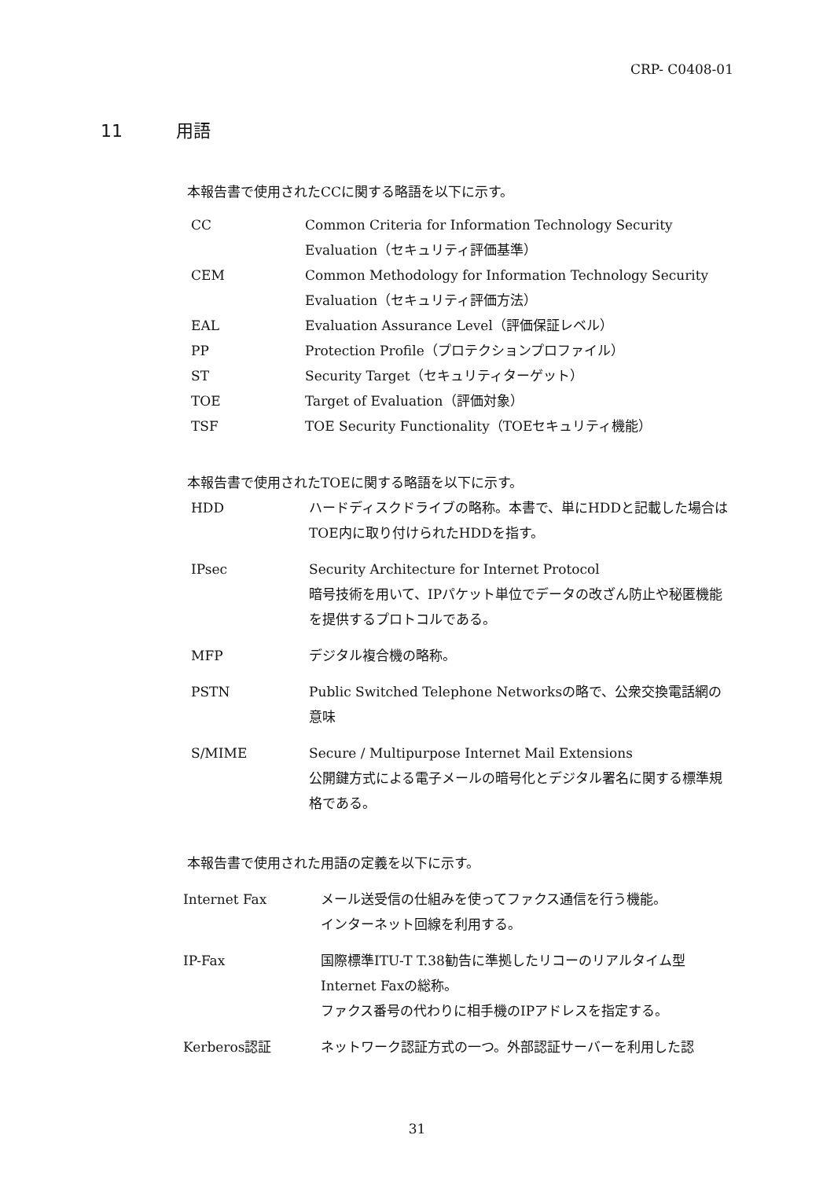CRP- C0408-01
11 用語
本報告書で使用されたCCに関する略語を以下に示す。
| CC | Common Criteria for Information Technology Security Evaluation（セキュリティ評価基準） |
| CEM | Common Methodology for Information Technology Security Evaluation（セキュリティ評価方法） |
| EAL | Evaluation Assurance Level（評価保証レベル） |
| PP | Protection Profile（プロテクションプロファイル） |
| ST | Security Target（セキュリティターゲット） |
| TOE | Target of Evaluation（評価対象） |
| TSF | TOE Security Functionality（TOEセキュリティ機能） |
本報告書で使用されたTOEに関する略語を以下に示す。
| HDD | ハードディスクドライブの略称。本書で、単にHDDと記載した場合はTOE内に取り付けられたHDDを指す。 |
| IPsec | Security Architecture for Internet Protocol 暗号技術を用いて、IPパケット単位でデータの改ざん防止や秘匿機能を提供するプロトコルである。 |
| MFP | デジタル複合機の略称。 |
| PSTN | Public Switched Telephone Networksの略で、公衆交換電話網の意味 |
| S/MIME | Secure / Multipurpose Internet Mail Extensions 公開鍵方式による電子メールの暗号化とデジタル署名に関する標準規格である。 |
本報告書で使用された用語の定義を以下に示す。
| Internet Fax | メール送受信の仕組みを使ってファクス通信を行う機能。 インターネット回線を利用する。 |
| IP-Fax | 国際標準ITU-T T.38勧告に準拠したリコーのリアルタイム型Internet Faxの総称。 ファクス番号の代わりに相手機のIPアドレスを指定する。 |
| Kerberos認証 | ネットワーク認証方式の一つ。外部認証サーバーを利用した認 |
31